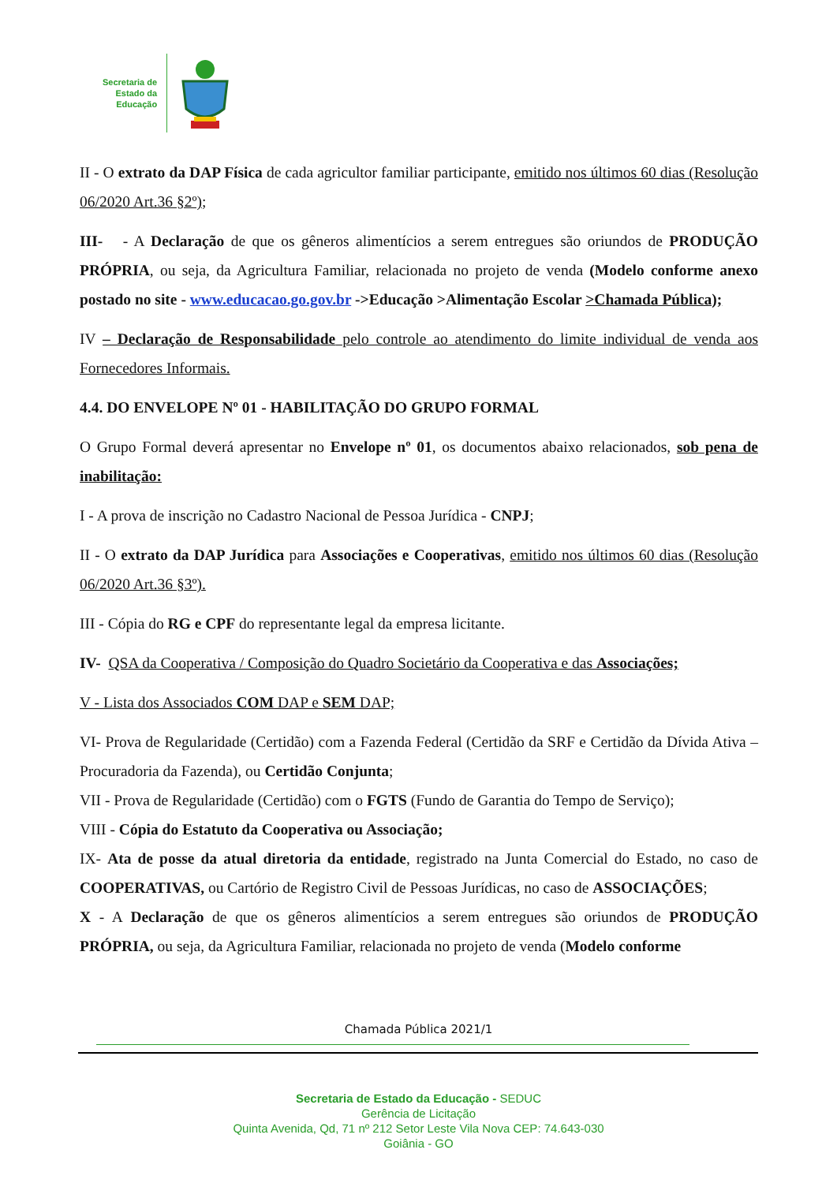Secretaria de
Estado da
Educação
II - O extrato da DAP Física de cada agricultor familiar participante, emitido nos últimos 60 dias (Resolução 06/2020 Art.36 §2º);
III- - A Declaração de que os gêneros alimentícios a serem entregues são oriundos de PRODUÇÃO PRÓPRIA, ou seja, da Agricultura Familiar, relacionada no projeto de venda (Modelo conforme anexo postado no site - www.educacao.go.gov.br ->Educação >Alimentação Escolar >Chamada Pública);
IV – Declaração de Responsabilidade pelo controle ao atendimento do limite individual de venda aos Fornecedores Informais.
4.4. DO ENVELOPE Nº 01 - HABILITAÇÃO DO GRUPO FORMAL
O Grupo Formal deverá apresentar no Envelope nº 01, os documentos abaixo relacionados, sob pena de inabilitação:
I - A prova de inscrição no Cadastro Nacional de Pessoa Jurídica - CNPJ;
II - O extrato da DAP Jurídica para Associações e Cooperativas, emitido nos últimos 60 dias (Resolução 06/2020 Art.36 §3º).
III - Cópia do RG e CPF do representante legal da empresa licitante.
IV- QSA da Cooperativa / Composição do Quadro Societário da Cooperativa e das Associações;
V - Lista dos Associados COM DAP e SEM DAP;
VI- Prova de Regularidade (Certidão) com a Fazenda Federal (Certidão da SRF e Certidão da Dívida Ativa – Procuradoria da Fazenda), ou Certidão Conjunta;
VII - Prova de Regularidade (Certidão) com o FGTS (Fundo de Garantia do Tempo de Serviço);
VIII - Cópia do Estatuto da Cooperativa ou Associação;
IX- Ata de posse da atual diretoria da entidade, registrado na Junta Comercial do Estado, no caso de COOPERATIVAS, ou Cartório de Registro Civil de Pessoas Jurídicas, no caso de ASSOCIAÇÕES;
X - A Declaração de que os gêneros alimentícios a serem entregues são oriundos de PRODUÇÃO PRÓPRIA, ou seja, da Agricultura Familiar, relacionada no projeto de venda (Modelo conforme
Chamada Pública 2021/1
Secretaria de Estado da Educação - SEDUC
Gerência de Licitação
Quinta Avenida, Qd, 71 nº 212 Setor Leste Vila Nova CEP: 74.643-030
Goiânia - GO